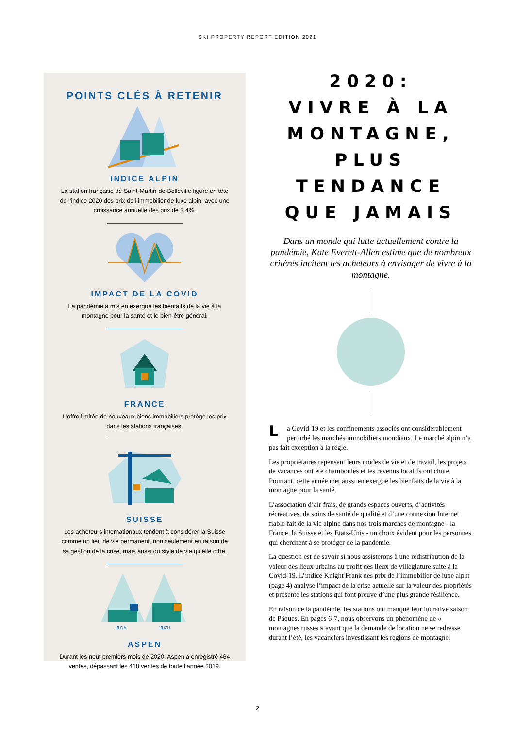SKI PROPERTY REPORT EDITION 2021
POINTS CLÉS À RETENIR
INDICE ALPIN
La station française de Saint-Martin-de-Belleville figure en tête de l’indice 2020 des prix de l’immobilier de luxe alpin, avec une croissance annuelle des prix de 3.4%.
IMPACT DE LA COVID
La pandémie a mis en exergue les bienfaits de la vie à la montagne pour la santé et le bien-être général.
FRANCE
L’offre limitée de nouveaux biens immobiliers protège les prix dans les stations françaises.
SUISSE
Les acheteurs internationaux tendent à considérer la Suisse comme un lieu de vie permanent, non seulement en raison de sa gestion de la crise, mais aussi du style de vie qu’elle offre.
2019
2020
ASPEN
Durant les neuf premiers mois de 2020, Aspen a enregistré 464 ventes, dépassant les 418 ventes de toute l’année 2019.
2020:
VIVRE À LA
MONTAGNE,
PLUS
TENDANCE
QUE JAMAIS
Dans un monde qui lutte actuellement contre la pandémie, Kate Everett-Allen estime que de nombreux critères incitent les acheteurs à envisager de vivre à la montagne.
La Covid-19 et les confinements associés ont considérablement perturbé les marchés immobiliers mondiaux. Le marché alpin n’a pas fait exception à la règle.
Les propriétaires repensent leurs modes de vie et de travail, les projets de vacances ont été chamboulés et les revenus locatifs ont chuté. Pourtant, cette année met aussi en exergue les bienfaits de la vie à la montagne pour la santé.
L’association d’air frais, de grands espaces ouverts, d’activités récréatives, de soins de santé de qualité et d’une connexion Internet fiable fait de la vie alpine dans nos trois marchés de montagne - la France, la Suisse et les Etats-Unis - un choix évident pour les personnes qui cherchent à se protéger de la pandémie.
La question est de savoir si nous assisterons à une redistribution de la valeur des lieux urbains au profit des lieux de villégiature suite à la Covid-19. L’indice Knight Frank des prix de l’immobilier de luxe alpin (page 4) analyse l’impact de la crise actuelle sur la valeur des propriétés et présente les stations qui font preuve d’une plus grande résilience.
En raison de la pandémie, les stations ont manqué leur lucrative saison de Pâques. En pages 6-7, nous observons un phénomène de « montagnes russes » avant que la demande de location ne se redresse durant l’été, les vacanciers investissant les régions de montagne.
2